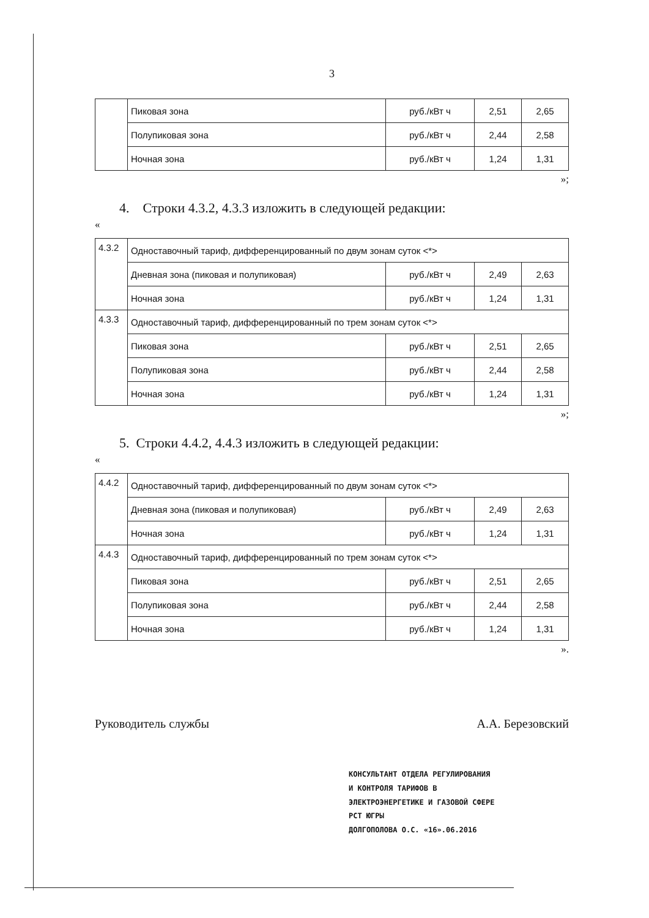3
| | Пиковая зона | руб./кВт ч | 2,51 | 2,65 |
| | Полупиковая зона | руб./кВт ч | 2,44 | 2,58 |
| | Ночная зона | руб./кВт ч | 1,24 | 1,31 |
»;
4. Строки 4.3.2, 4.3.3 изложить в следующей редакции:
«
| 4.3.2 | Одноставочный тариф, дифференцированный по двум зонам суток <*> | | | |
| | Дневная зона (пиковая и полупиковая) | руб./кВт ч | 2,49 | 2,63 |
| | Ночная зона | руб./кВт ч | 1,24 | 1,31 |
| 4.3.3 | Одноставочный тариф, дифференцированный по трем зонам суток <*> | | | |
| | Пиковая зона | руб./кВт ч | 2,51 | 2,65 |
| | Полупиковая зона | руб./кВт ч | 2,44 | 2,58 |
| | Ночная зона | руб./кВт ч | 1,24 | 1,31 |
»;
5. Строки 4.4.2, 4.4.3 изложить в следующей редакции:
«
| 4.4.2 | Одноставочный тариф, дифференцированный по двум зонам суток <*> | | | |
| | Дневная зона (пиковая и полупиковая) | руб./кВт ч | 2,49 | 2,63 |
| | Ночная зона | руб./кВт ч | 1,24 | 1,31 |
| 4.4.3 | Одноставочный тариф, дифференцированный по трем зонам суток <*> | | | |
| | Пиковая зона | руб./кВт ч | 2,51 | 2,65 |
| | Полупиковая зона | руб./кВт ч | 2,44 | 2,58 |
| | Ночная зона | руб./кВт ч | 1,24 | 1,31 |
».
Руководитель службы А.А. Березовский
КОНСУЛЬТАНТ ОТДЕЛА РЕГУЛИРОВАНИЯ
И КОНТРОЛЯ ТАРИФОВ В
ЭЛЕКТРОЭНЕРГЕТИКЕ И ГАЗОВОЙ СФЕРЕ
РСТ ЮГРЫ
ДОЛГОПОЛОВА О.С. «16».06.2016